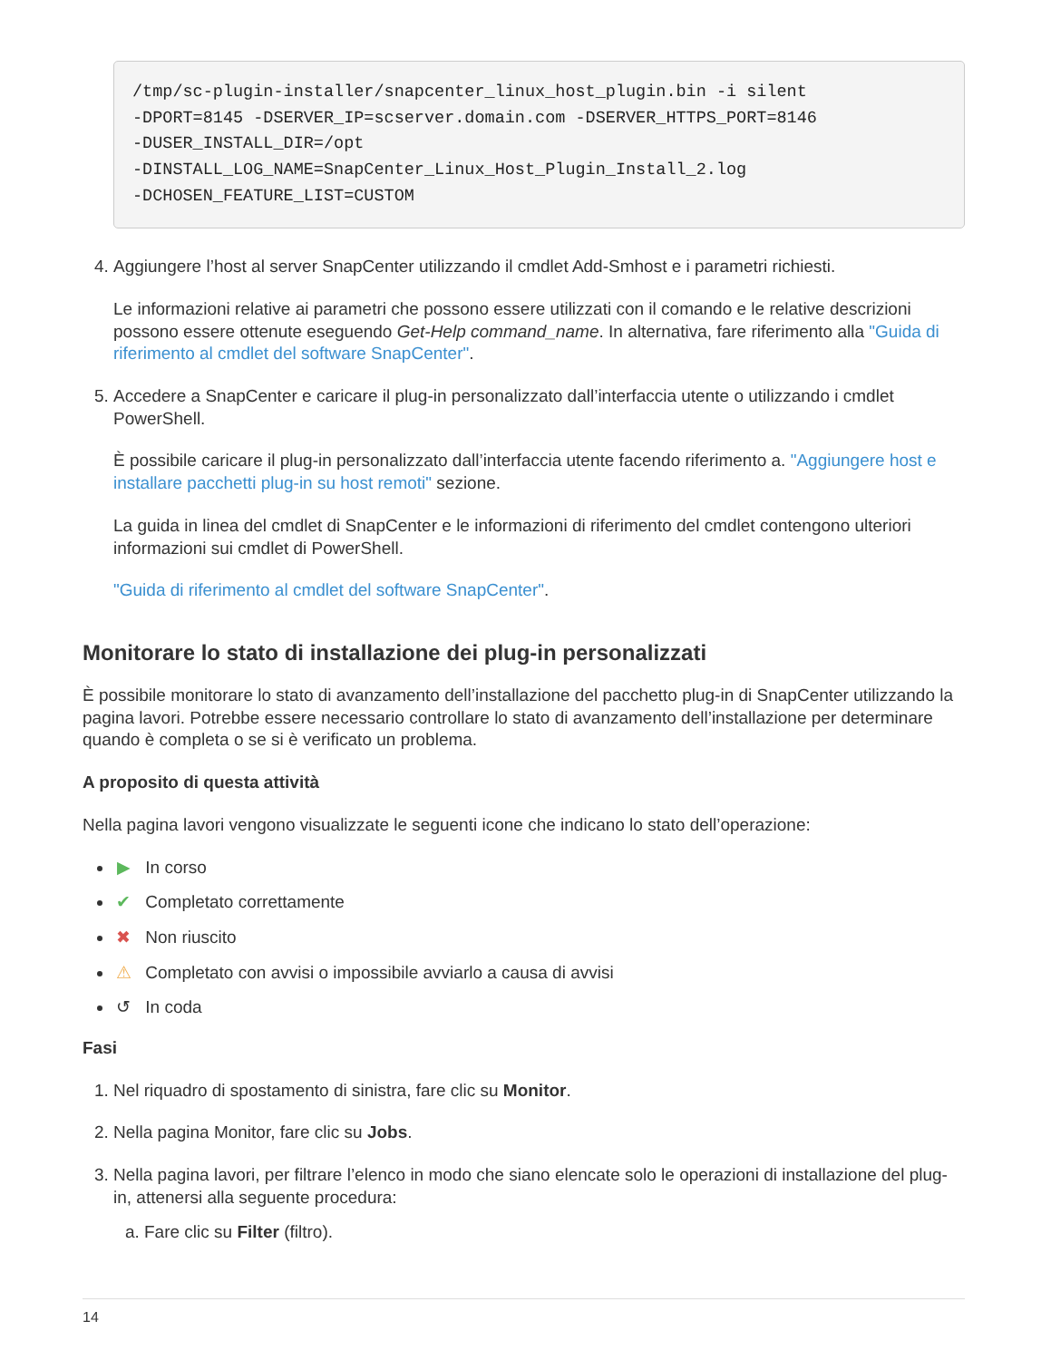/tmp/sc-plugin-installer/snapcenter_linux_host_plugin.bin -i silent
-DPORT=8145 -DSERVER_IP=scserver.domain.com -DSERVER_HTTPS_PORT=8146
-DUSER_INSTALL_DIR=/opt
-DINSTALL_LOG_NAME=SnapCenter_Linux_Host_Plugin_Install_2.log
-DCHOSEN_FEATURE_LIST=CUSTOM
4. Aggiungere l’host al server SnapCenter utilizzando il cmdlet Add-Smhost e i parametri richiesti.
Le informazioni relative ai parametri che possono essere utilizzati con il comando e le relative descrizioni possono essere ottenute eseguendo Get-Help command_name. In alternativa, fare riferimento alla "Guida di riferimento al cmdlet del software SnapCenter".
5. Accedere a SnapCenter e caricare il plug-in personalizzato dall’interfaccia utente o utilizzando i cmdlet PowerShell.
È possibile caricare il plug-in personalizzato dall’interfaccia utente facendo riferimento a. "Aggiungere host e installare pacchetti plug-in su host remoti" sezione.
La guida in linea del cmdlet di SnapCenter e le informazioni di riferimento del cmdlet contengono ulteriori informazioni sui cmdlet di PowerShell.
"Guida di riferimento al cmdlet del software SnapCenter".
Monitorare lo stato di installazione dei plug-in personalizzati
È possibile monitorare lo stato di avanzamento dell’installazione del pacchetto plug-in di SnapCenter utilizzando la pagina lavori. Potrebbe essere necessario controllare lo stato di avanzamento dell’installazione per determinare quando è completa o se si è verificato un problema.
A proposito di questa attività
Nella pagina lavori vengono visualizzate le seguenti icone che indicano lo stato dell’operazione:
▶ In corso
✔ Completato correttamente
✖ Non riuscito
⚠ Completato con avvisi o impossibile avviarlo a causa di avvisi
↺ In coda
Fasi
1. Nel riquadro di spostamento di sinistra, fare clic su Monitor.
2. Nella pagina Monitor, fare clic su Jobs.
3. Nella pagina lavori, per filtrare l’elenco in modo che siano elencate solo le operazioni di installazione del plug-in, attenersi alla seguente procedura:
a. Fare clic su Filter (filtro).
14